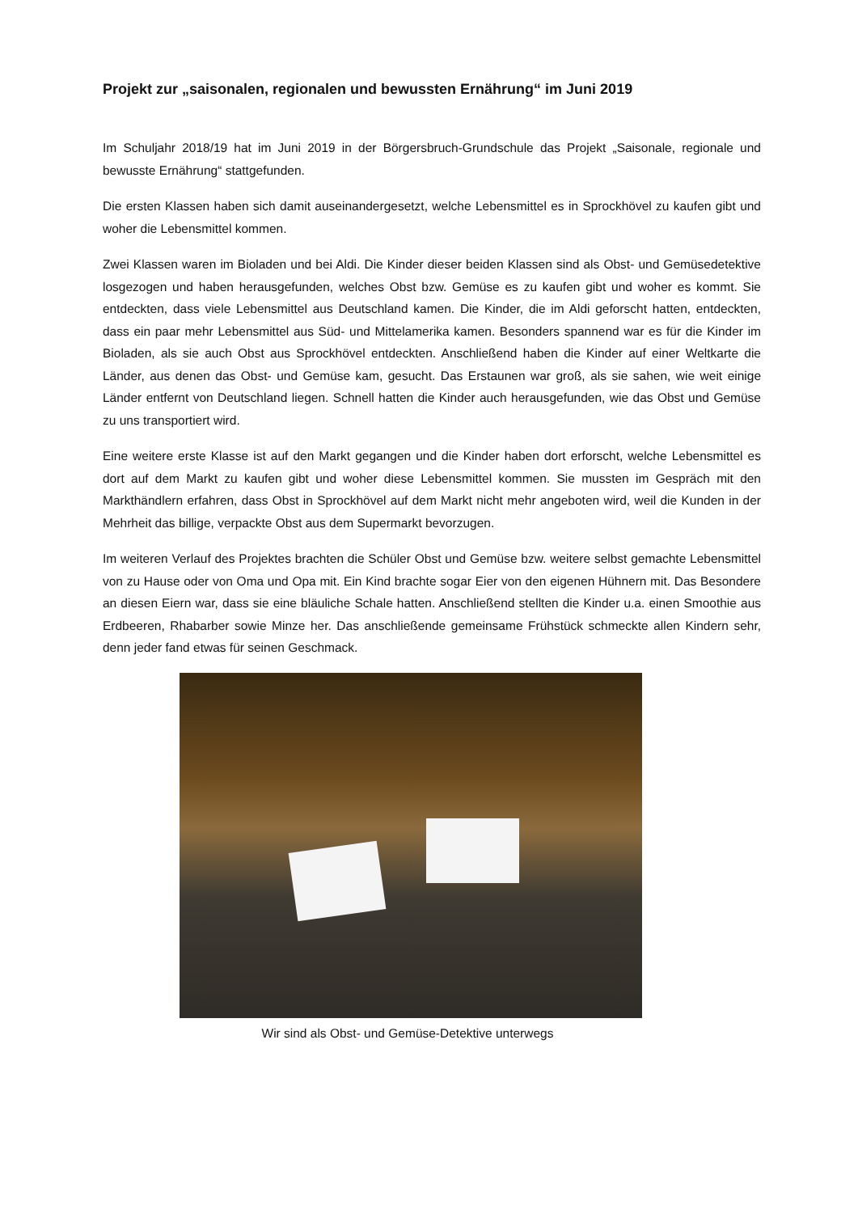Projekt zur „saisonalen, regionalen und bewussten Ernährung“ im Juni 2019
Im Schuljahr 2018/19 hat im Juni 2019 in der Börgersbruch-Grundschule das Projekt „Saisonale, regionale und bewusste Ernährung“ stattgefunden.
Die ersten Klassen haben sich damit auseinandergesetzt, welche Lebensmittel es in Sprockhövel zu kaufen gibt und woher die Lebensmittel kommen.
Zwei Klassen waren im Bioladen und bei Aldi. Die Kinder dieser beiden Klassen sind als Obst- und Gemüsedetektive losgezogen und haben herausgefunden, welches Obst bzw. Gemüse es zu kaufen gibt und woher es kommt. Sie entdeckten, dass viele Lebensmittel aus Deutschland kamen. Die Kinder, die im Aldi geforscht hatten, entdeckten, dass ein paar mehr Lebensmittel aus Süd- und Mittelamerika kamen. Besonders spannend war es für die Kinder im Bioladen, als sie auch Obst aus Sprockhövel entdeckten. Anschließend haben die Kinder auf einer Weltkarte die Länder, aus denen das Obst- und Gemüse kam, gesucht. Das Erstaunen war groß, als sie sahen, wie weit einige Länder entfernt von Deutschland liegen. Schnell hatten die Kinder auch herausgefunden, wie das Obst und Gemüse zu uns transportiert wird.
Eine weitere erste Klasse ist auf den Markt gegangen und die Kinder haben dort erforscht, welche Lebensmittel es dort auf dem Markt zu kaufen gibt und woher diese Lebensmittel kommen. Sie mussten im Gespräch mit den Markthändlern erfahren, dass Obst in Sprockhövel auf dem Markt nicht mehr angeboten wird, weil die Kunden in der Mehrheit das billige, verpackte Obst aus dem Supermarkt bevorzugen.
Im weiteren Verlauf des Projektes brachten die Schüler Obst und Gemüse bzw. weitere selbst gemachte Lebensmittel von zu Hause oder von Oma und Opa mit. Ein Kind brachte sogar Eier von den eigenen Hühnern mit. Das Besondere an diesen Eiern war, dass sie eine bläuliche Schale hatten. Anschließend stellten die Kinder u.a. einen Smoothie aus Erdbeeren, Rhabarber sowie Minze her. Das anschließende gemeinsame Frühstück schmeckte allen Kindern sehr, denn jeder fand etwas für seinen Geschmack.
Wir sind als Obst- und Gemüse-Detektive unterwegs